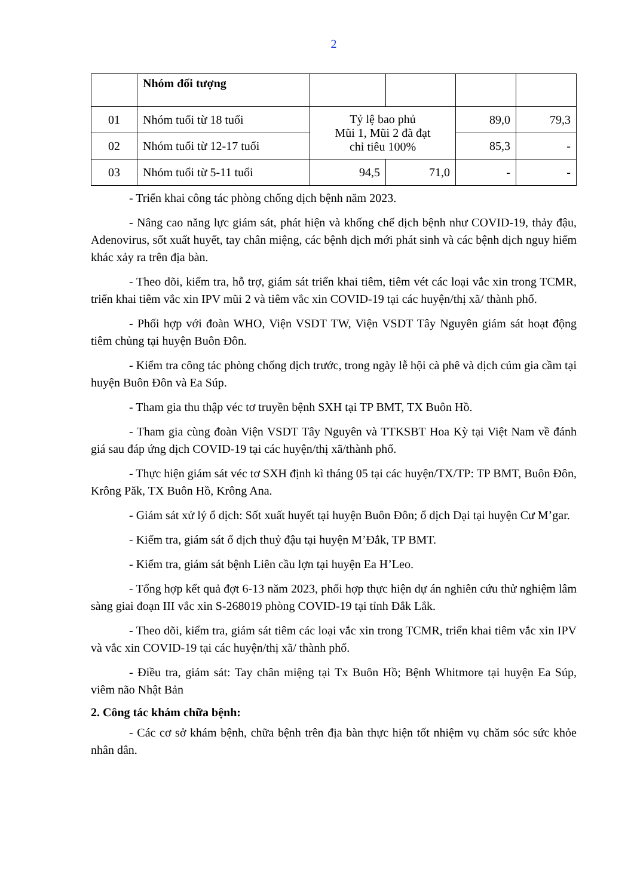2
| | Nhóm đối tượng | | | | |
| 01 | Nhóm tuổi từ 18 tuổi | Tỷ lệ bao phủ Mũi 1, Mũi 2 đã đạt chỉ tiêu 100% | | 89,0 | 79,3 |
| 02 | Nhóm tuổi từ 12-17 tuổi | | | 85,3 | - |
| 03 | Nhóm tuổi từ 5-11 tuổi | 94,5 | 71,0 | - | - |
- Triển khai công tác phòng chống dịch bệnh năm 2023.
- Nâng cao năng lực giám sát, phát hiện và khống chế dịch bệnh như COVID-19, thảy đậu, Adenovirus, sốt xuất huyết, tay chân miệng, các bệnh dịch mới phát sinh và các bệnh dịch nguy hiểm khác xảy ra trên địa bàn.
- Theo dõi, kiểm tra, hỗ trợ, giám sát triển khai tiêm, tiêm vét các loại vắc xin trong TCMR, triển khai tiêm vắc xin IPV mũi 2 và tiêm vắc xin COVID-19 tại các huyện/thị xã/ thành phố.
- Phối hợp với đoàn WHO, Viện VSDT TW, Viện VSDT Tây Nguyên giám sát hoạt động tiêm chủng tại huyện Buôn Đôn.
- Kiểm tra công tác phòng chống dịch trước, trong ngày lễ hội cà phê và dịch cúm gia cầm tại huyện Buôn Đôn và Ea Súp.
- Tham gia thu thập véc tơ truyền bệnh SXH tại TP BMT, TX Buôn Hồ.
- Tham gia cùng đoàn Viện VSDT Tây Nguyên và TTKSBT Hoa Kỳ tại Việt Nam về đánh giá sau đáp ứng dịch COVID-19 tại các huyện/thị xã/thành phố.
- Thực hiện giám sát véc tơ SXH định kì tháng 05 tại các huyện/TX/TP: TP BMT, Buôn Đôn, Krông Păk, TX Buôn Hồ, Krông Ana.
- Giám sát xử lý ổ dịch: Sốt xuất huyết tại huyện Buôn Đôn; ổ dịch Dại tại huyện Cư M’gar.
- Kiểm tra, giám sát ổ dịch thuỷ đậu tại huyện M’Đắk, TP BMT.
- Kiểm tra, giám sát bệnh Liên cầu lợn tại huyện Ea H’Leo.
- Tổng hợp kết quả đợt 6-13 năm 2023, phối hợp thực hiện dự án nghiên cứu thử nghiệm lâm sàng giai đoạn III vắc xin S-268019 phòng COVID-19 tại tỉnh Đắk Lắk.
- Theo dõi, kiểm tra, giám sát tiêm các loại vắc xin trong TCMR, triển khai tiêm vắc xin IPV và vắc xin COVID-19 tại các huyện/thị xã/ thành phố.
- Điều tra, giám sát: Tay chân miệng tại Tx Buôn Hồ; Bệnh Whitmore tại huyện Ea Súp, viêm não Nhật Bản
2. Công tác khám chữa bệnh:
- Các cơ sở khám bệnh, chữa bệnh trên địa bàn thực hiện tốt nhiệm vụ chăm sóc sức khỏe nhân dân.